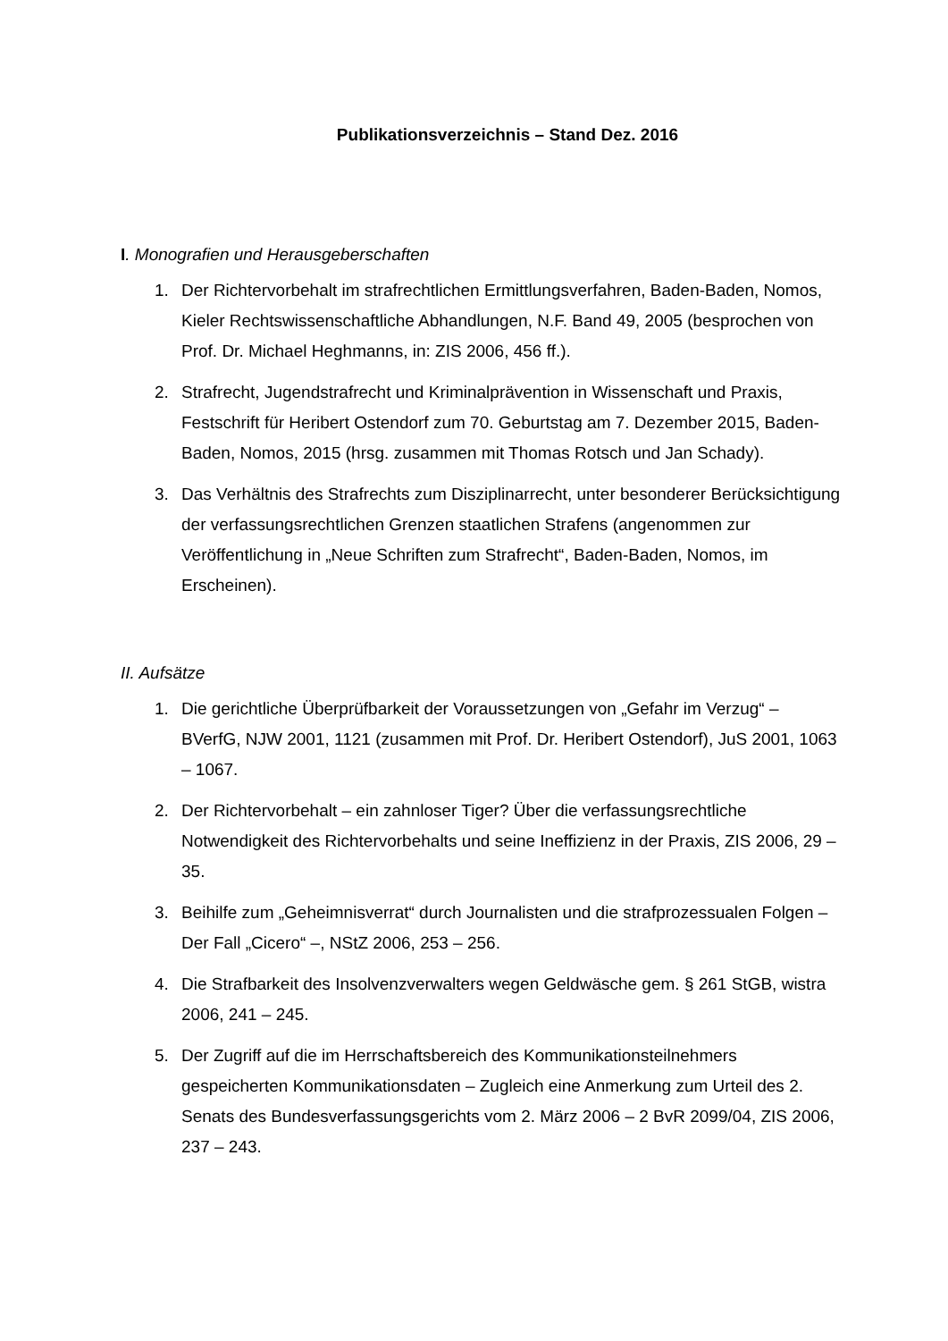Publikationsverzeichnis – Stand Dez. 2016
I. Monografien und Herausgeberschaften
1. Der Richtervorbehalt im strafrechtlichen Ermittlungsverfahren, Baden-Baden, Nomos, Kieler Rechtswissenschaftliche Abhandlungen, N.F. Band 49, 2005 (besprochen von Prof. Dr. Michael Heghmanns, in: ZIS 2006, 456 ff.).
2. Strafrecht, Jugendstrafrecht und Kriminalprävention in Wissenschaft und Praxis, Festschrift für Heribert Ostendorf zum 70. Geburtstag am 7. Dezember 2015, Baden-Baden, Nomos, 2015 (hrsg. zusammen mit Thomas Rotsch und Jan Schady).
3. Das Verhältnis des Strafrechts zum Disziplinarrecht, unter besonderer Berücksichtigung der verfassungsrechtlichen Grenzen staatlichen Strafens (angenommen zur Veröffentlichung in „Neue Schriften zum Strafrecht“, Baden-Baden, Nomos, im Erscheinen).
II. Aufsätze
1. Die gerichtliche Überprüfbarkeit der Voraussetzungen von „Gefahr im Verzug“ – BVerfG, NJW 2001, 1121 (zusammen mit Prof. Dr. Heribert Ostendorf), JuS 2001, 1063 – 1067.
2. Der Richtervorbehalt – ein zahnloser Tiger? Über die verfassungsrechtliche Notwendigkeit des Richtervorbehalts und seine Ineffizienz in der Praxis, ZIS 2006, 29 – 35.
3. Beihilfe zum „Geheimnisverrat“ durch Journalisten und die strafprozessualen Folgen – Der Fall „Cicero“ –, NStZ 2006, 253 – 256.
4. Die Strafbarkeit des Insolvenzverwalters wegen Geldwäsche gem. § 261 StGB, wistra 2006, 241 – 245.
5. Der Zugriff auf die im Herrschaftsbereich des Kommunikationsteilnehmers gespeicherten Kommunikationsdaten – Zugleich eine Anmerkung zum Urteil des 2. Senats des Bundesverfassungsgerichts vom 2. März 2006 – 2 BvR 2099/04, ZIS 2006, 237 – 243.